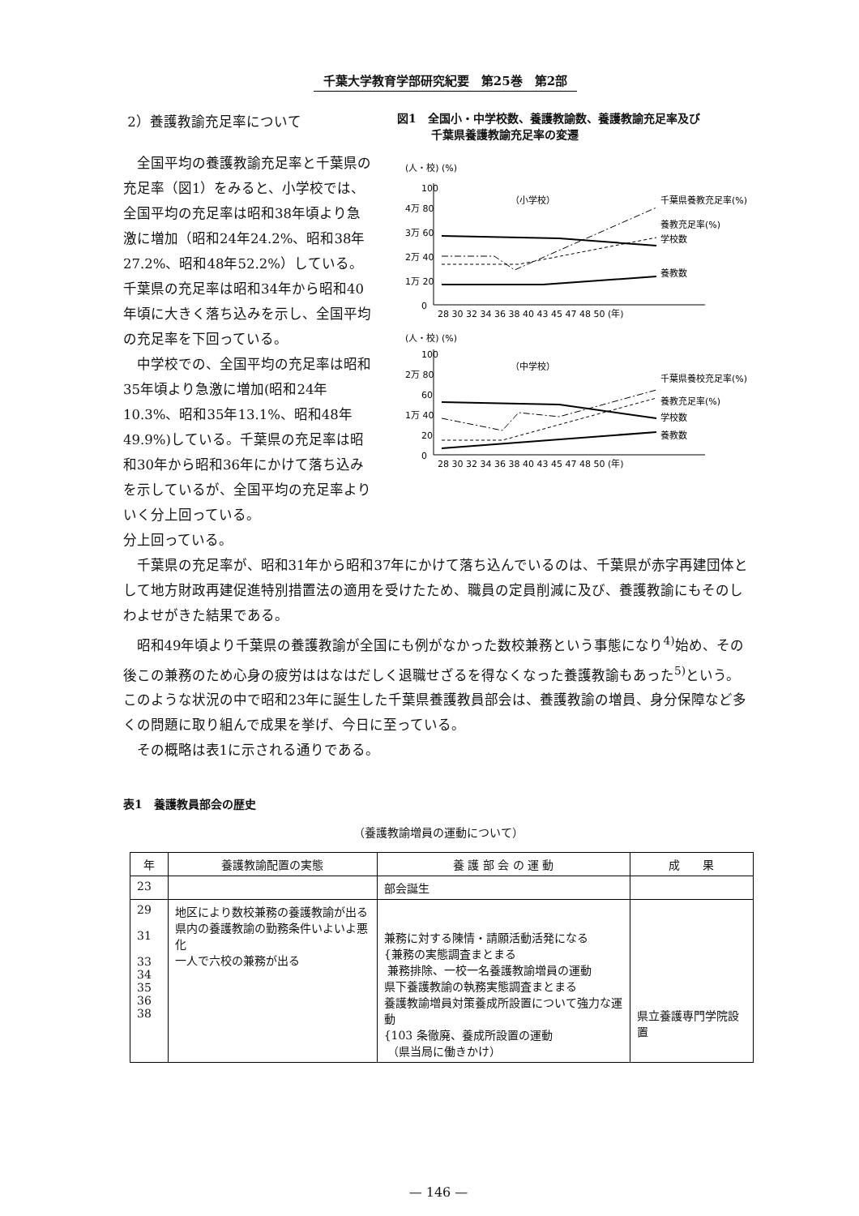千葉大学教育学部研究紀要　第25巻　第2部
2）養護教諭充足率について
全国平均の養護教諭充足率と千葉県の充足率（図1）をみると、小学校では、全国平均の充足率は昭和38年頃より急激に増加（昭和24年24.2%、昭和38年27.2%、昭和48年52.2%）している。千葉県の充足率は昭和34年から昭和40年頃に大きく落ち込みを示し、全国平均の充足率を下回っている。
中学校での、全国平均の充足率は昭和35年頃より急激に増加(昭和24年10.3%、昭和35年13.1%、昭和48年49.9%)している。千葉県の充足率は昭和30年から昭和36年にかけて落ち込みを示しているが、全国平均の充足率よりいく分上回っている。
図1　全国小・中学校数、養護教諭数、養護教諭充足率及び
　　　千葉県養護教諭充足率の変遷
(人・校) (%)
100
4万 80
3万 60
2万 40
1万 20
0
（小学校）
28 30 32 34 36 38 40 43 45 47 48 50 (年)
千葉県養教充足率(%)
養教充足率(%)
学校数
養教数
(人・校) (%)
100
2万 80
60
1万 40
20
0
（中学校）
28 30 32 34 36 38 40 43 45 47 48 50 (年)
千葉県養校充足率(%)
養教充足率(%)
学校数
養教数
分上回っている。
千葉県の充足率が、昭和31年から昭和37年にかけて落ち込んでいるのは、千葉県が赤字再建団体として地方財政再建促進特別措置法の適用を受けたため、職員の定員削減に及び、養護教諭にもそのしわよせがきた結果である。
昭和49年頃より千葉県の養護教諭が全国にも例がなかった数校兼務という事態になり<sup>4)</sup>始め、その後この兼務のため心身の疲労ははなはだしく退職せざるを得なくなった養護教諭もあった<sup>5)</sup>という。このような状況の中で昭和23年に誕生した千葉県養護教員部会は、養護教諭の増員、身分保障など多くの問題に取り組んで成果を挙げ、今日に至っている。
その概略は表1に示される通りである。
表1　養護教員部会の歴史
（養護教諭増員の運動について）
| 年 | 養護教諭配置の実態 | 養 護 部 会 の 運 動 | 成 果 |
| --- | --- | --- | --- |
| 23 | | 部会誕生 | |
| 29 31 33 34 35 36 38 | 地区により数校兼務の養護教諭が出る 県内の養護教諭の勤務条件いよいよ悪化 一人で六校の兼務が出る | 兼務に対する陳情・請願活動活発になる {兼務の実態調査まとまる 兼務排除、一校一名養護教諭増員の運動 県下養護教諭の執務実態調査まとまる 養護教諭増員対策養成所設置について強力な運動 {103 条徹廃、養成所設置の運動 （県当局に働きかけ） | 県立養護専門学院設置 |
— 146 —